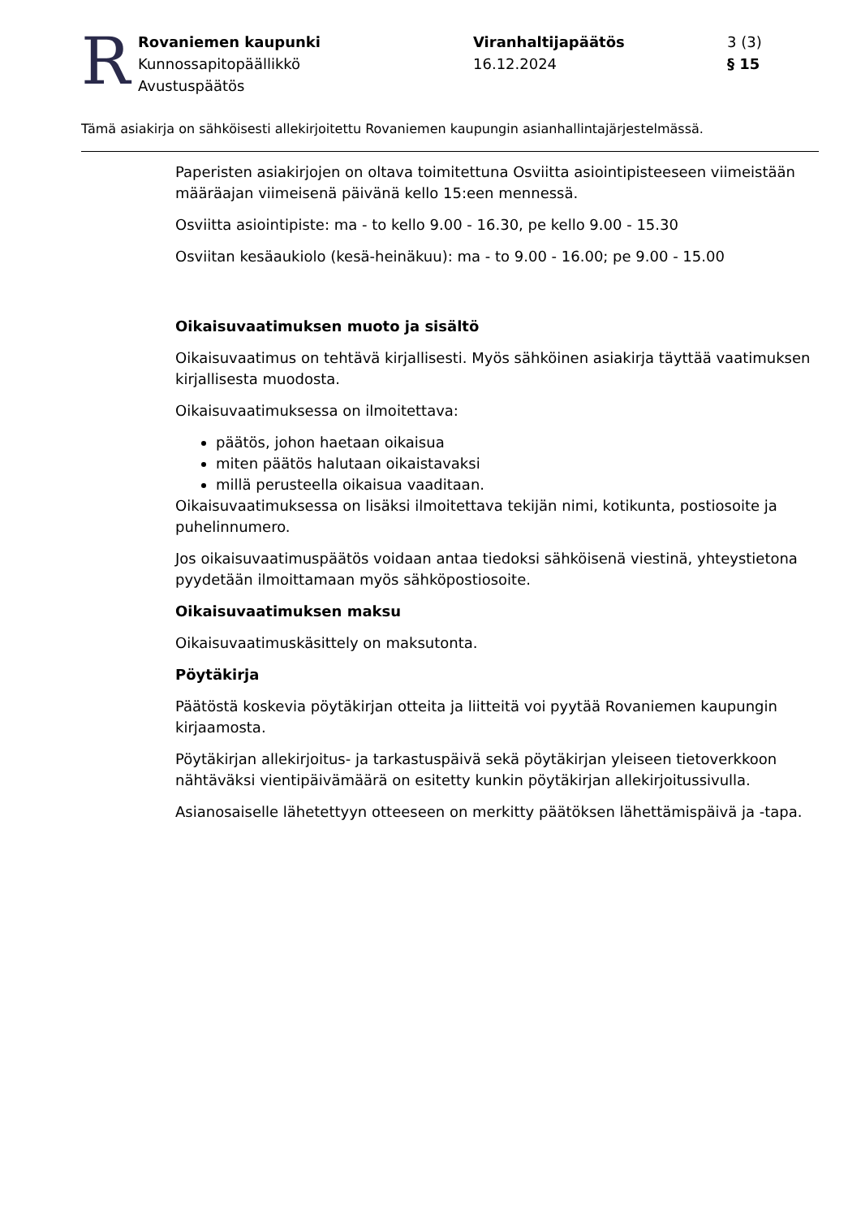R
Rovaniemen kaupunki
Kunnossapitopäällikkö
Avustuspäätös
Viranhaltijapäätös
16.12.2024
3 (3)
§ 15
Tämä asiakirja on sähköisesti allekirjoitettu Rovaniemen kaupungin asianhallintajärjestelmässä.
Paperisten asiakirjojen on oltava toimitettuna Osviitta asiointipisteeseen viimeistään määräajan viimeisenä päivänä kello 15:een mennessä.
Osviitta asiointipiste: ma - to kello 9.00 - 16.30, pe kello 9.00 - 15.30
Osviitan kesäaukiolo (kesä-heinäkuu): ma - to 9.00 - 16.00; pe 9.00 - 15.00
Oikaisuvaatimuksen muoto ja sisältö
Oikaisuvaatimus on tehtävä kirjallisesti. Myös sähköinen asiakirja täyttää vaatimuksen kirjallisesta muodosta.
Oikaisuvaatimuksessa on ilmoitettava:
päätös, johon haetaan oikaisua
miten päätös halutaan oikaistavaksi
millä perusteella oikaisua vaaditaan.
Oikaisuvaatimuksessa on lisäksi ilmoitettava tekijän nimi, kotikunta, postiosoite ja puhelinnumero.
Jos oikaisuvaatimuspäätös voidaan antaa tiedoksi sähköisenä viestinä, yhteystietona pyydetään ilmoittamaan myös sähköpostiosoite.
Oikaisuvaatimuksen maksu
Oikaisuvaatimuskäsittely on maksutonta.
Pöytäkirja
Päätöstä koskevia pöytäkirjan otteita ja liitteitä voi pyytää Rovaniemen kaupungin kirjaamosta.
Pöytäkirjan allekirjoitus- ja tarkastuspäivä sekä pöytäkirjan yleiseen tietoverkkoon nähtäväksi vientipäivämäärä on esitetty kunkin pöytäkirjan allekirjoitussivulla.
Asianosaiselle lähetettyyn otteeseen on merkitty päätöksen lähettämispäivä ja -tapa.